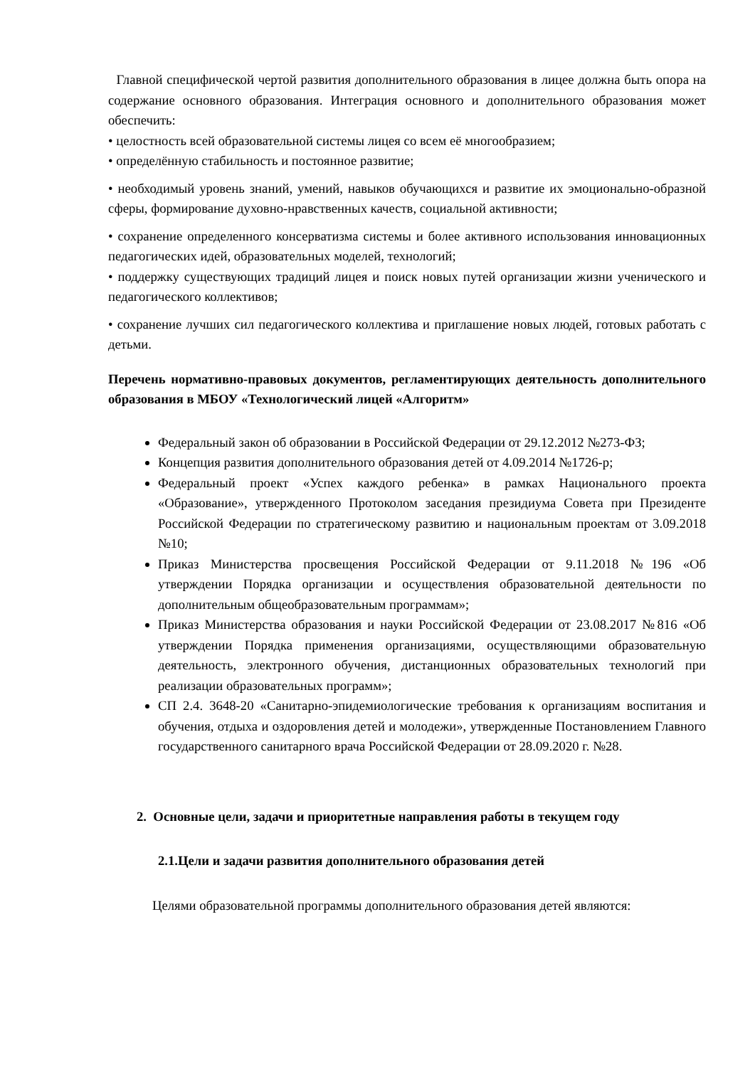Главной специфической чертой развития дополнительного образования в лицее должна быть опора на содержание основного образования. Интеграция основного и дополнительного образования может обеспечить:
• целостность всей образовательной системы лицея со всем её многообразием;
• определённую стабильность и постоянное развитие;
• необходимый уровень знаний, умений, навыков обучающихся и развитие их эмоционально-образной сферы, формирование духовно-нравственных качеств, социальной активности;
• сохранение определенного консерватизма системы и более активного использования инновационных педагогических идей, образовательных моделей, технологий;
• поддержку существующих традиций лицея и поиск новых путей организации жизни ученического и педагогического коллективов;
• сохранение лучших сил педагогического коллектива и приглашение новых людей, готовых работать с детьми.
Перечень нормативно-правовых документов, регламентирующих деятельность дополнительного образования в МБОУ «Технологический лицей «Алгоритм»
Федеральный закон об образовании в Российской Федерации от 29.12.2012 №273-ФЗ;
Концепция развития дополнительного образования детей от 4.09.2014 №1726-р;
Федеральный проект «Успех каждого ребенка» в рамках Национального проекта «Образование», утвержденного Протоколом заседания президиума Совета при Президенте Российской Федерации по стратегическому развитию и национальным проектам от 3.09.2018 №10;
Приказ Министерства просвещения Российской Федерации от 9.11.2018 №196 «Об утверждении Порядка организации и осуществления образовательной деятельности по дополнительным общеобразовательным программам»;
Приказ Министерства образования и науки Российской Федерации от 23.08.2017 №816 «Об утверждении Порядка применения организациями, осуществляющими образовательную деятельность, электронного обучения, дистанционных образовательных технологий при реализации образовательных программ»;
СП 2.4. 3648-20 «Санитарно-эпидемиологические требования к организациям воспитания и обучения, отдыха и оздоровления детей и молодежи», утвержденные Постановлением Главного государственного санитарного врача Российской Федерации от 28.09.2020 г. №28.
2. Основные цели, задачи и приоритетные направления работы в текущем году
2.1.Цели и задачи развития дополнительного образования детей
Целями образовательной программы дополнительного образования детей являются: